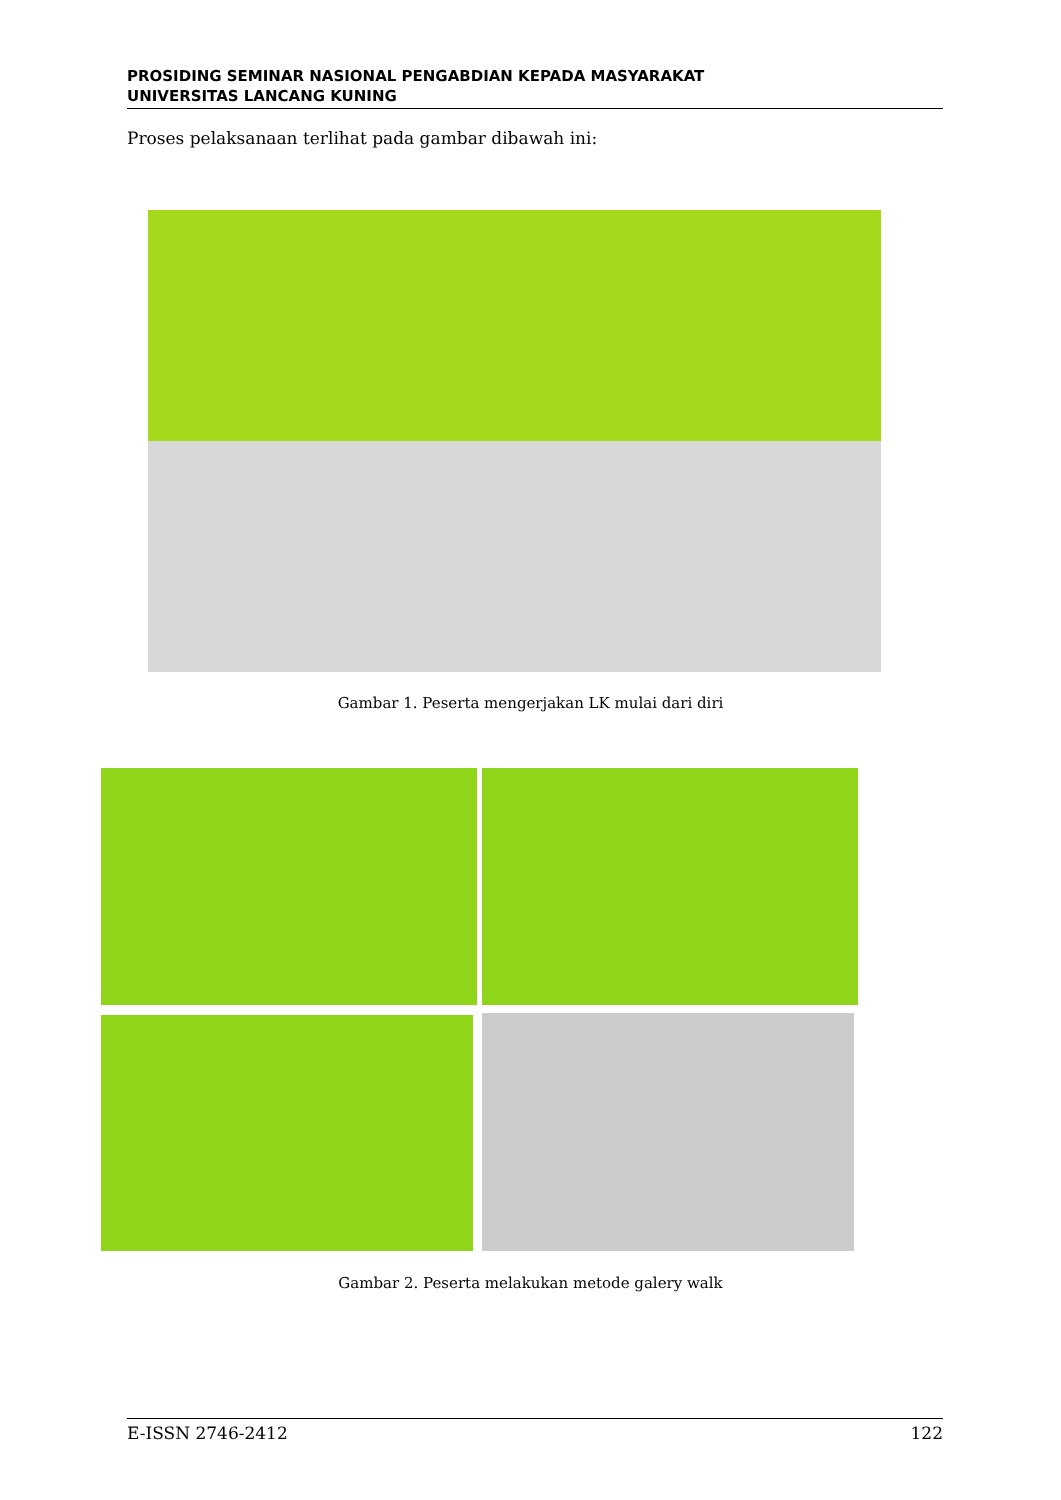PROSIDING SEMINAR NASIONAL PENGABDIAN KEPADA MASYARAKAT
UNIVERSITAS LANCANG KUNING
Proses pelaksanaan terlihat pada gambar dibawah ini:
Gambar 1. Peserta mengerjakan LK mulai dari diri
Gambar 2. Peserta melakukan metode galery walk
E-ISSN 2746-2412 122